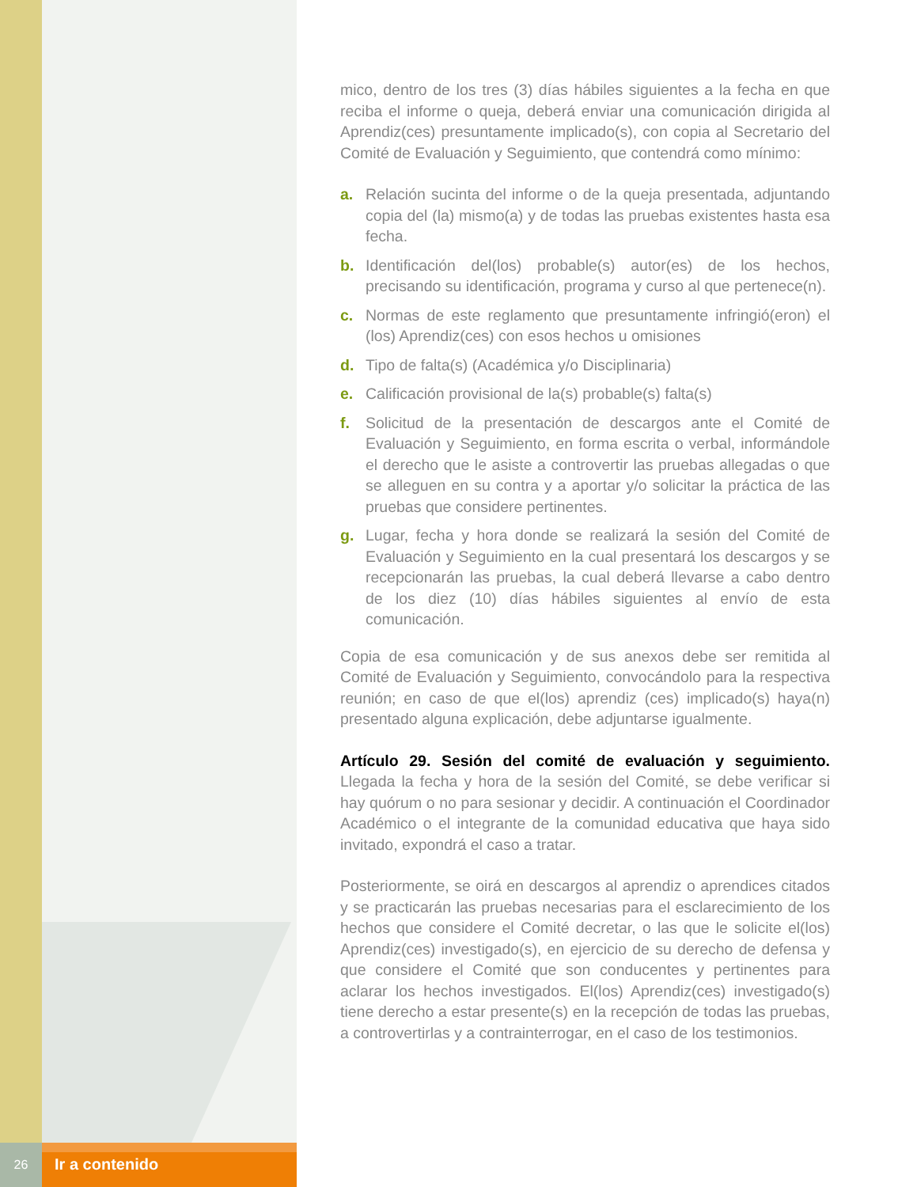mico, dentro de los tres (3) días hábiles siguientes a la fecha en que reciba el informe o queja, deberá enviar una comunicación dirigida al Aprendiz(ces) presuntamente implicado(s), con copia al Secretario del Comité de Evaluación y Seguimiento, que contendrá como mínimo:
a. Relación sucinta del informe o de la queja presentada, adjuntando copia del (la) mismo(a) y de todas las pruebas existentes hasta esa fecha.
b. Identificación del(los) probable(s) autor(es) de los hechos, precisando su identificación, programa y curso al que pertenece(n).
c. Normas de este reglamento que presuntamente infringió(eron) el (los) Aprendiz(ces) con esos hechos u omisiones
d. Tipo de falta(s) (Académica y/o Disciplinaria)
e. Calificación provisional de la(s) probable(s) falta(s)
f. Solicitud de la presentación de descargos ante el Comité de Evaluación y Seguimiento, en forma escrita o verbal, informándole el derecho que le asiste a controvertir las pruebas allegadas o que se alleguen en su contra y a aportar y/o solicitar la práctica de las pruebas que considere pertinentes.
g. Lugar, fecha y hora donde se realizará la sesión del Comité de Evaluación y Seguimiento en la cual presentará los descargos y se recepcionarán las pruebas, la cual deberá llevarse a cabo dentro de los diez (10) días hábiles siguientes al envío de esta comunicación.
Copia de esa comunicación y de sus anexos debe ser remitida al Comité de Evaluación y Seguimiento, convocándolo para la respectiva reunión; en caso de que el(los) aprendiz (ces) implicado(s) haya(n) presentado alguna explicación, debe adjuntarse igualmente.
Artículo 29. Sesión del comité de evaluación y seguimiento. Llegada la fecha y hora de la sesión del Comité, se debe verificar si hay quórum o no para sesionar y decidir. A continuación el Coordinador Académico o el integrante de la comunidad educativa que haya sido invitado, expondrá el caso a tratar.
Posteriormente, se oirá en descargos al aprendiz o aprendices citados y se practicarán las pruebas necesarias para el esclarecimiento de los hechos que considere el Comité decretar, o las que le solicite el(los) Aprendiz(ces) investigado(s), en ejercicio de su derecho de defensa y que considere el Comité que son conducentes y pertinentes para aclarar los hechos investigados. El(los) Aprendiz(ces) investigado(s) tiene derecho a estar presente(s) en la recepción de todas las pruebas, a controvertirlas y a contrainterrogar, en el caso de los testimonios.
26
Ir a contenido